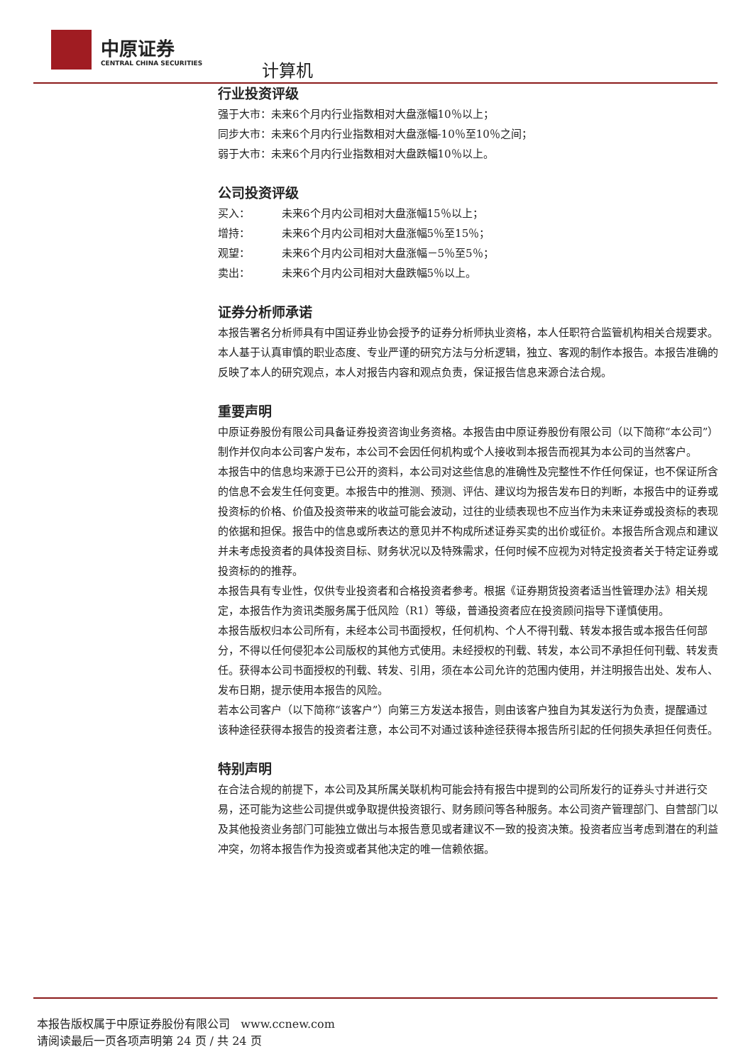中原证券
CENTRAL CHINA SECURITIES 计算机
行业投资评级
强于大市：未来6个月内行业指数相对大盘涨幅10％以上；
同步大市：未来6个月内行业指数相对大盘涨幅-10％至10％之间；
弱于大市：未来6个月内行业指数相对大盘跌幅10％以上。
公司投资评级
买入： 未来6个月内公司相对大盘涨幅15％以上；
增持： 未来6个月内公司相对大盘涨幅5％至15％；
观望： 未来6个月内公司相对大盘涨幅－5％至5％；
卖出： 未来6个月内公司相对大盘跌幅5％以上。
证券分析师承诺
本报告署名分析师具有中国证券业协会授予的证券分析师执业资格，本人任职符合监管机构相关合规要求。本人基于认真审慎的职业态度、专业严谨的研究方法与分析逻辑，独立、客观的制作本报告。本报告准确的反映了本人的研究观点，本人对报告内容和观点负责，保证报告信息来源合法合规。
重要声明
中原证券股份有限公司具备证券投资咨询业务资格。本报告由中原证券股份有限公司（以下简称“本公司”）制作并仅向本公司客户发布，本公司不会因任何机构或个人接收到本报告而视其为本公司的当然客户。
本报告中的信息均来源于已公开的资料，本公司对这些信息的准确性及完整性不作任何保证，也不保证所含的信息不会发生任何变更。本报告中的推测、预测、评估、建议均为报告发布日的判断，本报告中的证券或投资标的价格、价值及投资带来的收益可能会波动，过往的业绩表现也不应当作为未来证券或投资标的表现的依据和担保。报告中的信息或所表达的意见并不构成所述证券买卖的出价或征价。本报告所含观点和建议并未考虑投资者的具体投资目标、财务状况以及特殊需求，任何时候不应视为对特定投资者关于特定证券或投资标的的推荐。
本报告具有专业性，仅供专业投资者和合格投资者参考。根据《证券期货投资者适当性管理办法》相关规定，本报告作为资讯类服务属于低风险（R1）等级，普通投资者应在投资顾问指导下谨慎使用。
本报告版权归本公司所有，未经本公司书面授权，任何机构、个人不得刊载、转发本报告或本报告任何部分，不得以任何侵犯本公司版权的其他方式使用。未经授权的刊载、转发，本公司不承担任何刊载、转发责任。获得本公司书面授权的刊载、转发、引用，须在本公司允许的范围内使用，并注明报告出处、发布人、发布日期，提示使用本报告的风险。
若本公司客户（以下简称“该客户”）向第三方发送本报告，则由该客户独自为其发送行为负责，提醒通过该种途径获得本报告的投资者注意，本公司不对通过该种途径获得本报告所引起的任何损失承担任何责任。
特别声明
在合法合规的前提下，本公司及其所属关联机构可能会持有报告中提到的公司所发行的证券头寸并进行交易，还可能为这些公司提供或争取提供投资银行、财务顾问等各种服务。本公司资产管理部门、自营部门以及其他投资业务部门可能独立做出与本报告意见或者建议不一致的投资决策。投资者应当考虑到潜在的利益冲突，勿将本报告作为投资或者其他决定的唯一信赖依据。
本报告版权属于中原证券股份有限公司 www.ccnew.com
请阅读最后一页各项声明第 24 页 / 共 24 页